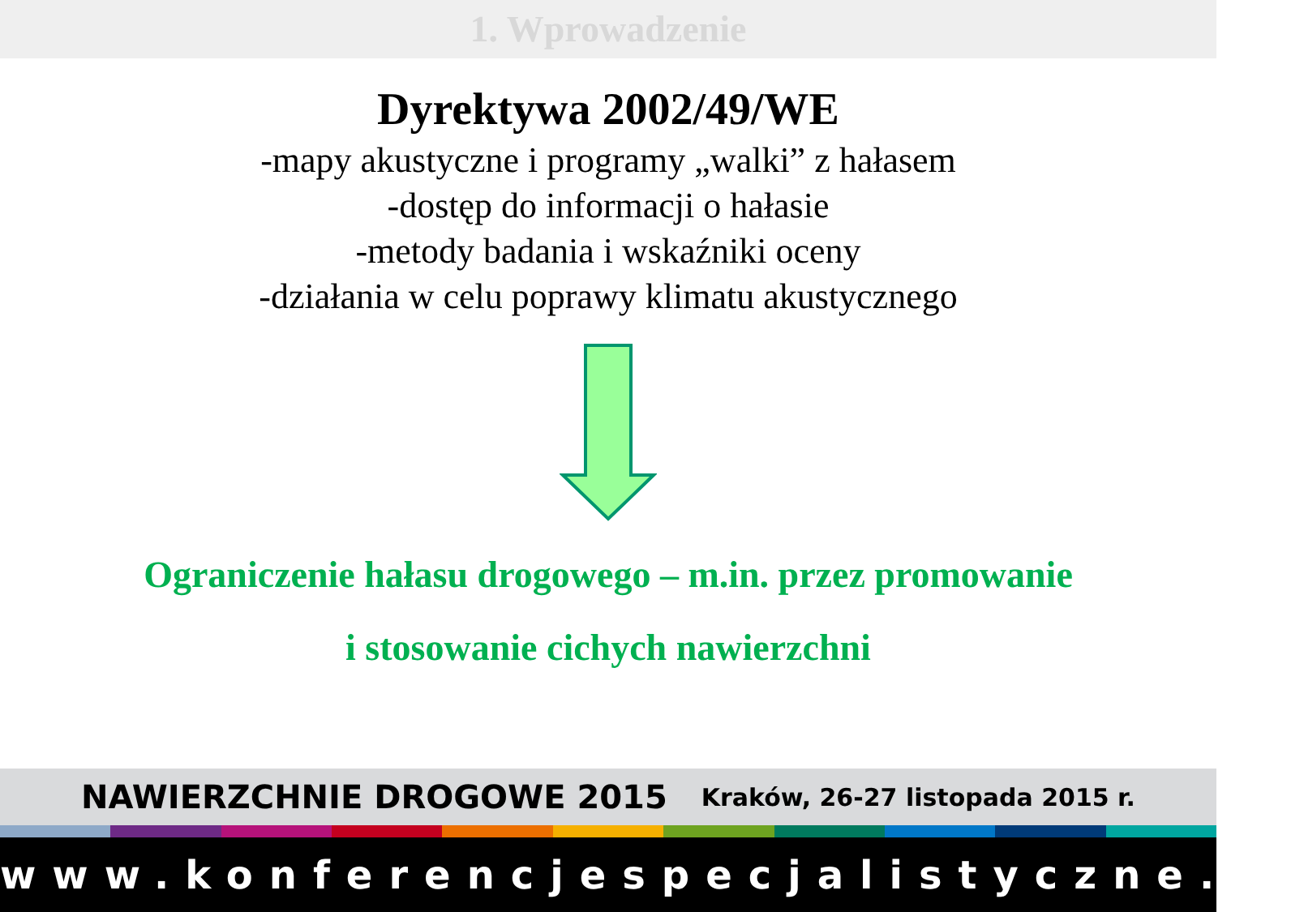1. Wprowadzenie
Dyrektywa 2002/49/WE
-mapy akustyczne i programy „walki” z hałasem
-dostęp do informacji o hałasie
-metody badania i wskaźniki oceny
-działania w celu poprawy klimatu akustycznego
Ograniczenie hałasu drogowego – m.in. przez promowanie
i stosowanie cichych nawierzchni
NAWIERZCHNIE DROGOWE 2015 Kraków, 26-27 listopada 2015 r.
www.konferencjespecjalistyczne.pl